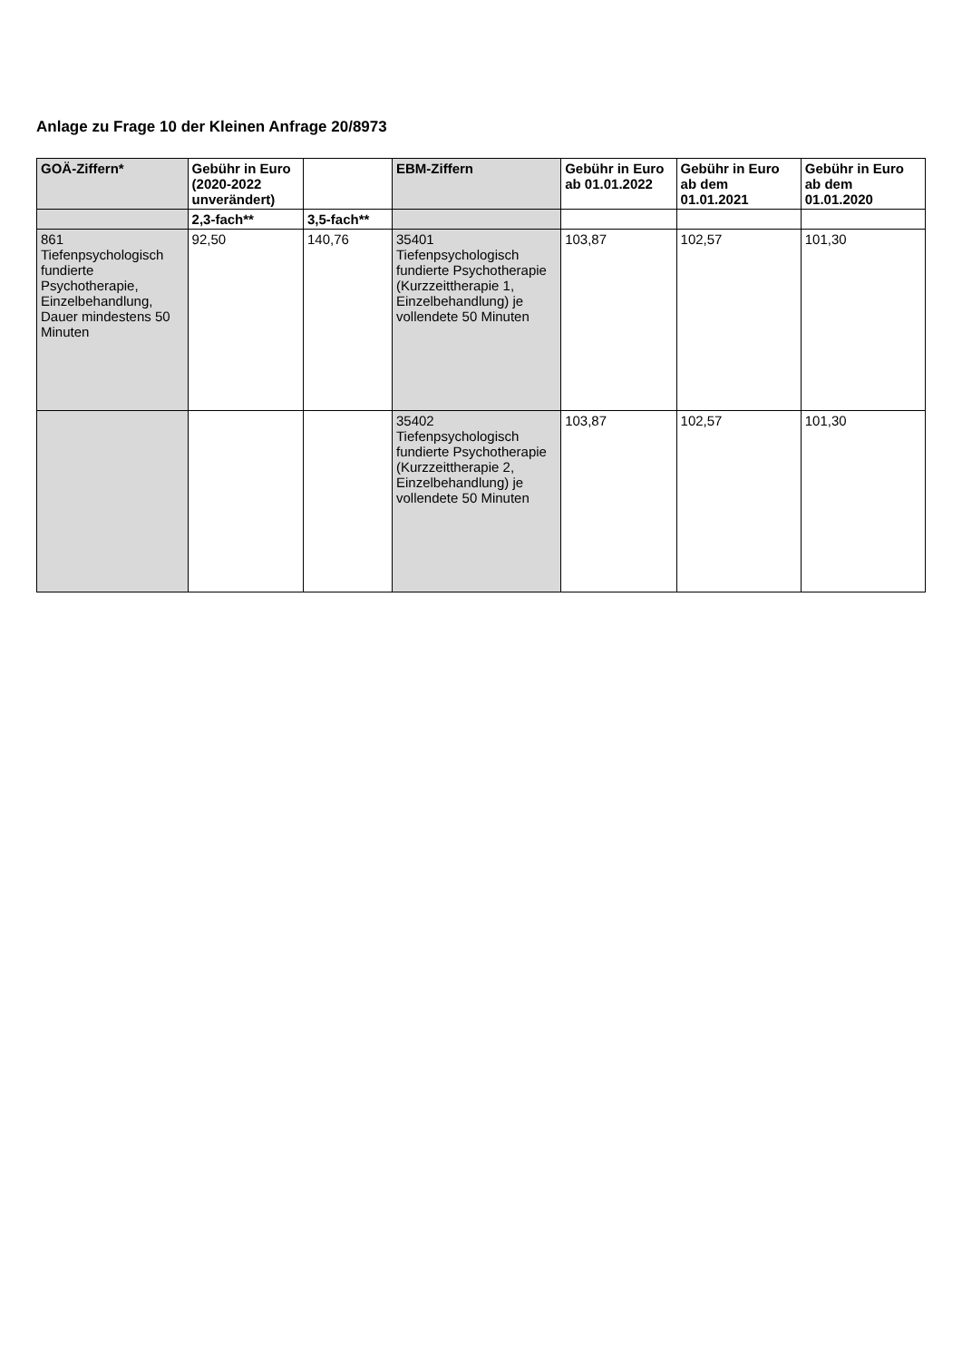Anlage zu Frage 10 der Kleinen Anfrage 20/8973
| GOÄ-Ziffern* | Gebühr in Euro (2020-2022 unverändert) | | EBM-Ziffern | Gebühr in Euro ab 01.01.2022 | Gebühr in Euro ab dem 01.01.2021 | Gebühr in Euro ab dem 01.01.2020 |
| --- | --- | --- | --- | --- | --- | --- |
| | 2,3-fach** | 3,5-fach** | | | | |
| 861 Tiefenpsychologisch fundierte Psychotherapie, Einzelbehandlung, Dauer mindestens 50 Minuten | 92,50 | 140,76 | 35401 Tiefenpsychologisch fundierte Psychotherapie (Kurzzeittherapie 1, Einzelbehandlung) je vollendete 50 Minuten | 103,87 | 102,57 | 101,30 |
| | | | 35402 Tiefenpsychologisch fundierte Psychotherapie (Kurzzeittherapie 2, Einzelbehandlung) je vollendete 50 Minuten | 103,87 | 102,57 | 101,30 |